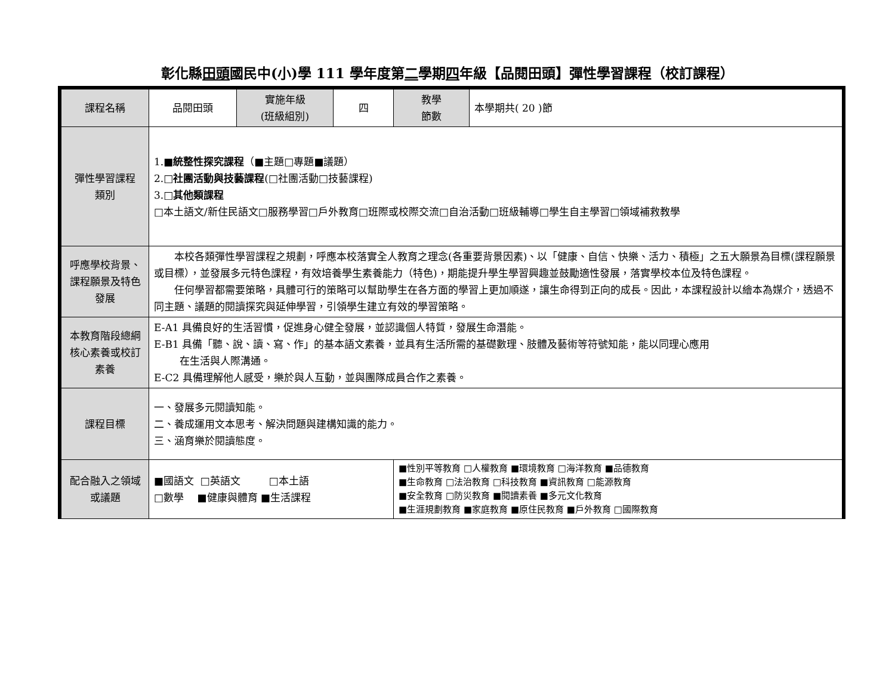彰化縣田頭國民中(小)學 111 學年度第二學期四年級【品閱田頭】彈性學習課程（校訂課程）
| 課程名稱 | 品閱田頭 | 實施年級 (班級組別) | 四 | 教學 節數 | 本學期共( 20 )節 |
| 彈性學習課程 類別 | 1.■ 統整性探究課程 （■主題□專題■議題） 2.□ 社團活動與技藝課程 (□社團活動□技藝課程) 3.□ 其他類課程 □本土語文/新住民語文□服務學習□戶外教育□班際或校際交流□自治活動□班級輔導□學生自主學習□領域補救教學 | | | | |
| 呼應學校背景、課程願景及特色發展 | 本校各類彈性學習課程之規劃，呼應本校落實全人教育之理念(各重要背景因素)、以「健康、自信、快樂、活力、積極」之五大願景為目標(課程願景或目標），並發展多元特色課程，有效培養學生素養能力（特色)，期能提升學生學習興趣並鼓勵適性發展，落實學校本位及特色課程。 任何學習都需要策略，具體可行的策略可以幫助學生在各方面的學習上更加順遂，讓生命得到正向的成長。因此，本課程設計以繪本為媒介，透過不同主題、議題的閱讀探究與延伸學習，引領學生建立有效的學習策略。 | | | | |
| 本教育階段總綱核心素養或校訂素養 | E-A1 具備良好的生活習慣，促進身心健全發展，並認識個人特質，發展生命潛能。 E-B1 具備「聽、說、讀、寫、作」的基本語文素養，並具有生活所需的基礎數理、肢體及藝術等符號知能，能以同理心應用 在生活與人際溝通。 E-C2 具備理解他人感受，樂於與人互動，並與團隊成員合作之素養。 | | | | |
| 課程目標 | 一、發展多元閱讀知能。 二、養成運用文本思考、解決問題與建構知識的能力。 三、涵育樂於閱讀態度。 | | | | |
| 配合融入之領域或議題 | ■國語文 □英語文 □本土語 □數學 ■健康與體育 ■生活課程 | | | ■性別平等教育 □人權教育 ■環境教育 □海洋教育 ■品德教育 ■生命教育 □法治教育 □科技教育 ■資訊教育 □能源教育 ■安全教育 □防災教育 ■閱讀素養 ■多元文化教育 ■生涯規劃教育 ■家庭教育 ■原住民教育 ■戶外教育 □國際教育 | |